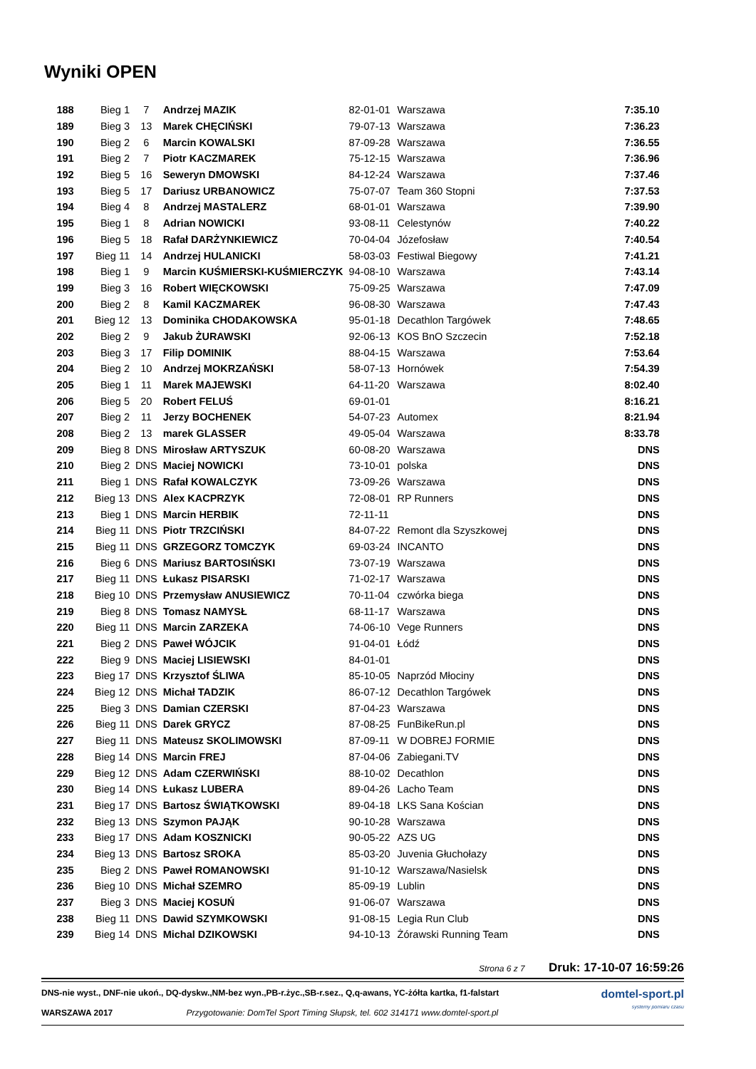Wyniki OPEN
| 188 | Bieg 1 | 7 | Andrzej MAZIK | 82-01-01 | Warszawa | 7:35.10 |
| 189 | Bieg 3 | 13 | Marek CHĘCIŃSKI | 79-07-13 | Warszawa | 7:36.23 |
| 190 | Bieg 2 | 6 | Marcin KOWALSKI | 87-09-28 | Warszawa | 7:36.55 |
| 191 | Bieg 2 | 7 | Piotr KACZMAREK | 75-12-15 | Warszawa | 7:36.96 |
| 192 | Bieg 5 | 16 | Seweryn DMOWSKI | 84-12-24 | Warszawa | 7:37.46 |
| 193 | Bieg 5 | 17 | Dariusz URBANOWICZ | 75-07-07 | Team 360 Stopni | 7:37.53 |
| 194 | Bieg 4 | 8 | Andrzej MASTALERZ | 68-01-01 | Warszawa | 7:39.90 |
| 195 | Bieg 1 | 8 | Adrian NOWICKI | 93-08-11 | Celestynów | 7:40.22 |
| 196 | Bieg 5 | 18 | Rafał DARŻYNKIEWICZ | 70-04-04 | Józefosław | 7:40.54 |
| 197 | Bieg 11 | 14 | Andrzej HULANICKI | 58-03-03 | Festiwal Biegowy | 7:41.21 |
| 198 | Bieg 1 | 9 | Marcin KUŚMIERSKI-KUŚMIERCZYK | 94-08-10 | Warszawa | 7:43.14 |
| 199 | Bieg 3 | 16 | Robert WIĘCKOWSKI | 75-09-25 | Warszawa | 7:47.09 |
| 200 | Bieg 2 | 8 | Kamil KACZMAREK | 96-08-30 | Warszawa | 7:47.43 |
| 201 | Bieg 12 | 13 | Dominika CHODAKOWSKA | 95-01-18 | Decathlon Targówek | 7:48.65 |
| 202 | Bieg 2 | 9 | Jakub ŻURAWSKI | 92-06-13 | KOS BnO Szczecin | 7:52.18 |
| 203 | Bieg 3 | 17 | Filip DOMINIK | 88-04-15 | Warszawa | 7:53.64 |
| 204 | Bieg 2 | 10 | Andrzej MOKRZAŃSKI | 58-07-13 | Hornówek | 7:54.39 |
| 205 | Bieg 1 | 11 | Marek MAJEWSKI | 64-11-20 | Warszawa | 8:02.40 |
| 206 | Bieg 5 | 20 | Robert FELUŚ | 69-01-01 | | 8:16.21 |
| 207 | Bieg 2 | 11 | Jerzy BOCHENEK | 54-07-23 | Automex | 8:21.94 |
| 208 | Bieg 2 | 13 | marek GLASSER | 49-05-04 | Warszawa | 8:33.78 |
| 209 | Bieg 8 | DNS | Mirosław ARTYSZUK | 60-08-20 | Warszawa | DNS |
| 210 | Bieg 2 | DNS | Maciej NOWICKI | 73-10-01 | polska | DNS |
| 211 | Bieg 1 | DNS | Rafał KOWALCZYK | 73-09-26 | Warszawa | DNS |
| 212 | Bieg 13 | DNS | Alex KACPRZYK | 72-08-01 | RP Runners | DNS |
| 213 | Bieg 1 | DNS | Marcin HERBIK | 72-11-11 | | DNS |
| 214 | Bieg 11 | DNS | Piotr TRZCIŃSKI | 84-07-22 | Remont dla Szyszkowej | DNS |
| 215 | Bieg 11 | DNS | GRZEGORZ TOMCZYK | 69-03-24 | INCANTO | DNS |
| 216 | Bieg 6 | DNS | Mariusz BARTOSIŃSKI | 73-07-19 | Warszawa | DNS |
| 217 | Bieg 11 | DNS | Łukasz PISARSKI | 71-02-17 | Warszawa | DNS |
| 218 | Bieg 10 | DNS | Przemysław ANUSIEWICZ | 70-11-04 | czwórka biega | DNS |
| 219 | Bieg 8 | DNS | Tomasz NAMYSŁ | 68-11-17 | Warszawa | DNS |
| 220 | Bieg 11 | DNS | Marcin ZARZEKA | 74-06-10 | Vege Runners | DNS |
| 221 | Bieg 2 | DNS | Paweł WÓJCIK | 91-04-01 | Łódź | DNS |
| 222 | Bieg 9 | DNS | Maciej LISIEWSKI | 84-01-01 | | DNS |
| 223 | Bieg 17 | DNS | Krzysztof ŚLIWA | 85-10-05 | Naprzód Młociny | DNS |
| 224 | Bieg 12 | DNS | Michał TADZIK | 86-07-12 | Decathlon Targówek | DNS |
| 225 | Bieg 3 | DNS | Damian CZERSKI | 87-04-23 | Warszawa | DNS |
| 226 | Bieg 11 | DNS | Darek GRYCZ | 87-08-25 | FunBikeRun.pl | DNS |
| 227 | Bieg 11 | DNS | Mateusz SKOLIMOWSKI | 87-09-11 | W DOBREJ FORMIE | DNS |
| 228 | Bieg 14 | DNS | Marcin FREJ | 87-04-06 | Zabiegani.TV | DNS |
| 229 | Bieg 12 | DNS | Adam CZERWIŃSKI | 88-10-02 | Decathlon | DNS |
| 230 | Bieg 14 | DNS | Łukasz LUBERA | 89-04-26 | Lacho Team | DNS |
| 231 | Bieg 17 | DNS | Bartosz ŚWIĄTKOWSKI | 89-04-18 | LKS Sana Kościan | DNS |
| 232 | Bieg 13 | DNS | Szymon PAJĄK | 90-10-28 | Warszawa | DNS |
| 233 | Bieg 17 | DNS | Adam KOSZNICKI | 90-05-22 | AZS UG | DNS |
| 234 | Bieg 13 | DNS | Bartosz SROKA | 85-03-20 | Juvenia Głuchołazy | DNS |
| 235 | Bieg 2 | DNS | Paweł ROMANOWSKI | 91-10-12 | Warszawa/Nasielsk | DNS |
| 236 | Bieg 10 | DNS | Michał SZEMRO | 85-09-19 | Lublin | DNS |
| 237 | Bieg 3 | DNS | Maciej KOSUŃ | 91-06-07 | Warszawa | DNS |
| 238 | Bieg 11 | DNS | Dawid SZYMKOWSKI | 91-08-15 | Legia Run Club | DNS |
| 239 | Bieg 14 | DNS | Michal DZIKOWSKI | 94-10-13 | Żórawski Running Team | DNS |
Strona 6 z 7 Druk: 17-10-07 16:59:26
DNS-nie wyst., DNF-nie ukoń., DQ-dyskw.,NM-bez wyn.,PB-r.życ.,SB-r.sez., Q,q-awans, YC-żółta kartka, f1-falstart
WARSZAWA 2017 Przygotowanie: DomTel Sport Timing Słupsk, tel. 602 314171 www.domtel-sport.pl
domtel-sport.pl
systemy pomiaru czasu